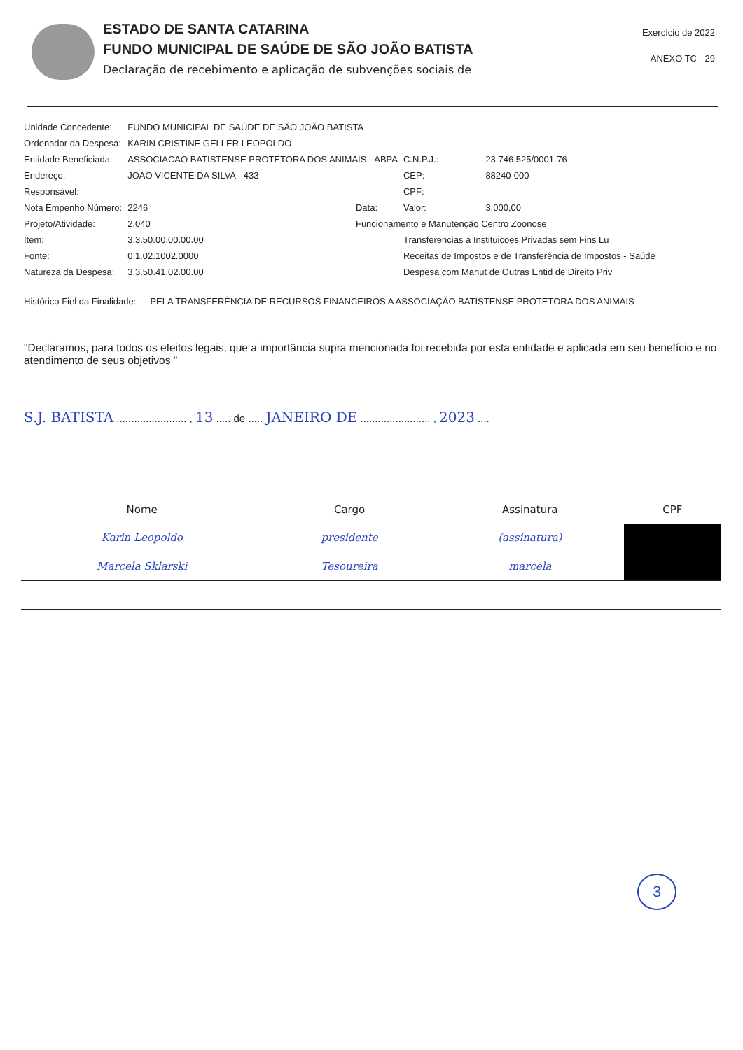ESTADO DE SANTA CATARINA
FUNDO MUNICIPAL DE SAÚDE DE SÃO JOÃO BATISTA
Declaração de recebimento e aplicação de subvenções sociais de
Exercício de 2022
ANEXO TC - 29
| Unidade Concedente: | FUNDO MUNICIPAL DE SAÚDE DE SÃO JOÃO BATISTA | | | | |
| Ordenador da Despesa: | KARIN CRISTINE GELLER LEOPOLDO | | | | |
| Entidade Beneficiada: | ASSOCIACAO BATISTENSE PROTETORA DOS ANIMAIS - ABPA | | | C.N.P.J.: | 23.746.525/0001-76 |
| Endereço: | JOAO VICENTE DA SILVA - 433 | | | CEP: | 88240-000 |
| Responsável: | | | | CPF: | |
| Nota Empenho Número: | 2246 | Data: | | Valor: | 3.000,00 |
| Projeto/Atividade: | 2.040 | Funcionamento e Manutenção Centro Zoonose | | | |
| Item: | 3.3.50.00.00.00.00 | | Transferencias a Instituicoes Privadas sem Fins Lu | | |
| Fonte: | 0.1.02.1002.0000 | | Receitas de Impostos e de Transferência de Impostos - Saúde | | |
| Natureza da Despesa: | 3.3.50.41.02.00.00 | | Despesa com Manut de Outras Entid de Direito Priv | | |
Histórico Fiel da Finalidade: PELA TRANSFERÊNCIA DE RECURSOS FINANCEIROS A ASSOCIAÇÃO BATISTENSE PROTETORA DOS ANIMAIS
"Declaramos, para todos os efeitos legais, que a importância supra mencionada foi recebida por esta entidade e aplicada em seu benefício e no atendimento de seus objetivos "
S.J. BATISTA ........................ , 13 ..... de ..... JANEIRO DE ........................ , 2023 ....
| Nome | Cargo | Assinatura | CPF |
| --- | --- | --- | --- |
| Karin Leopoldo | presidente | (assinatura) | |
| Marcela Sklarski | Tesoureira | marcela | |
3